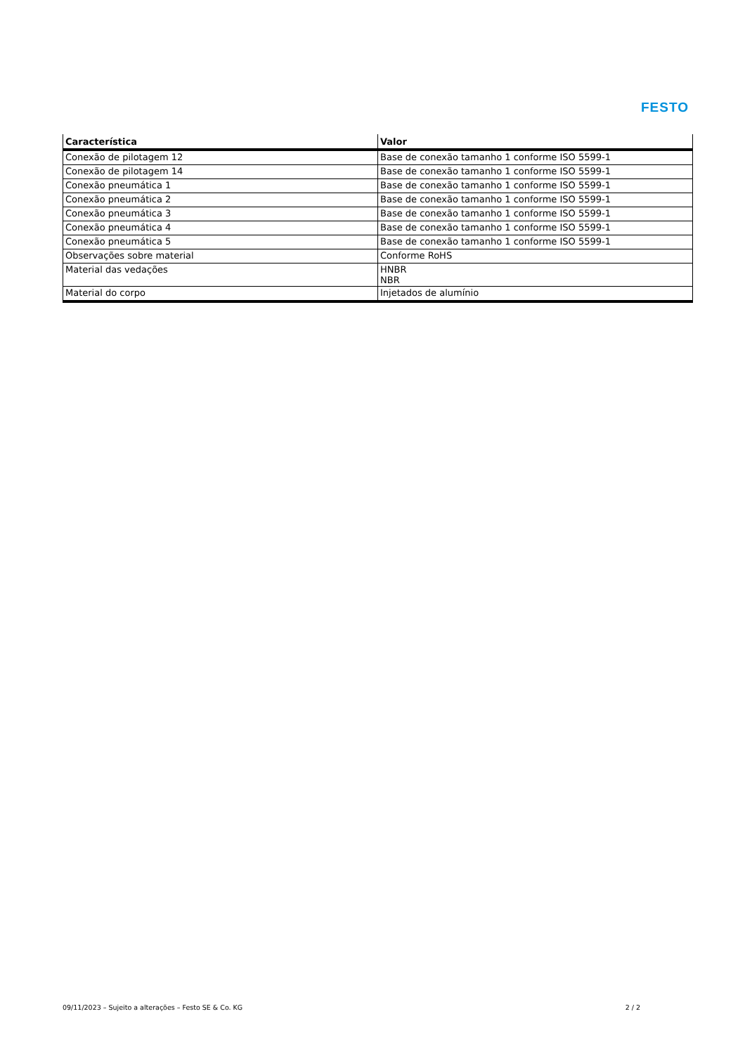FESTO
| Característica | Valor |
| --- | --- |
| Conexão de pilotagem 12 | Base de conexão tamanho 1 conforme ISO 5599-1 |
| Conexão de pilotagem 14 | Base de conexão tamanho 1 conforme ISO 5599-1 |
| Conexão pneumática 1 | Base de conexão tamanho 1 conforme ISO 5599-1 |
| Conexão pneumática 2 | Base de conexão tamanho 1 conforme ISO 5599-1 |
| Conexão pneumática 3 | Base de conexão tamanho 1 conforme ISO 5599-1 |
| Conexão pneumática 4 | Base de conexão tamanho 1 conforme ISO 5599-1 |
| Conexão pneumática 5 | Base de conexão tamanho 1 conforme ISO 5599-1 |
| Observações sobre material | Conforme RoHS |
| Material das vedações | HNBR NBR |
| Material do corpo | Injetados de alumínio |
09/11/2023 – Sujeito a alterações – Festo SE & Co. KG 2 / 2